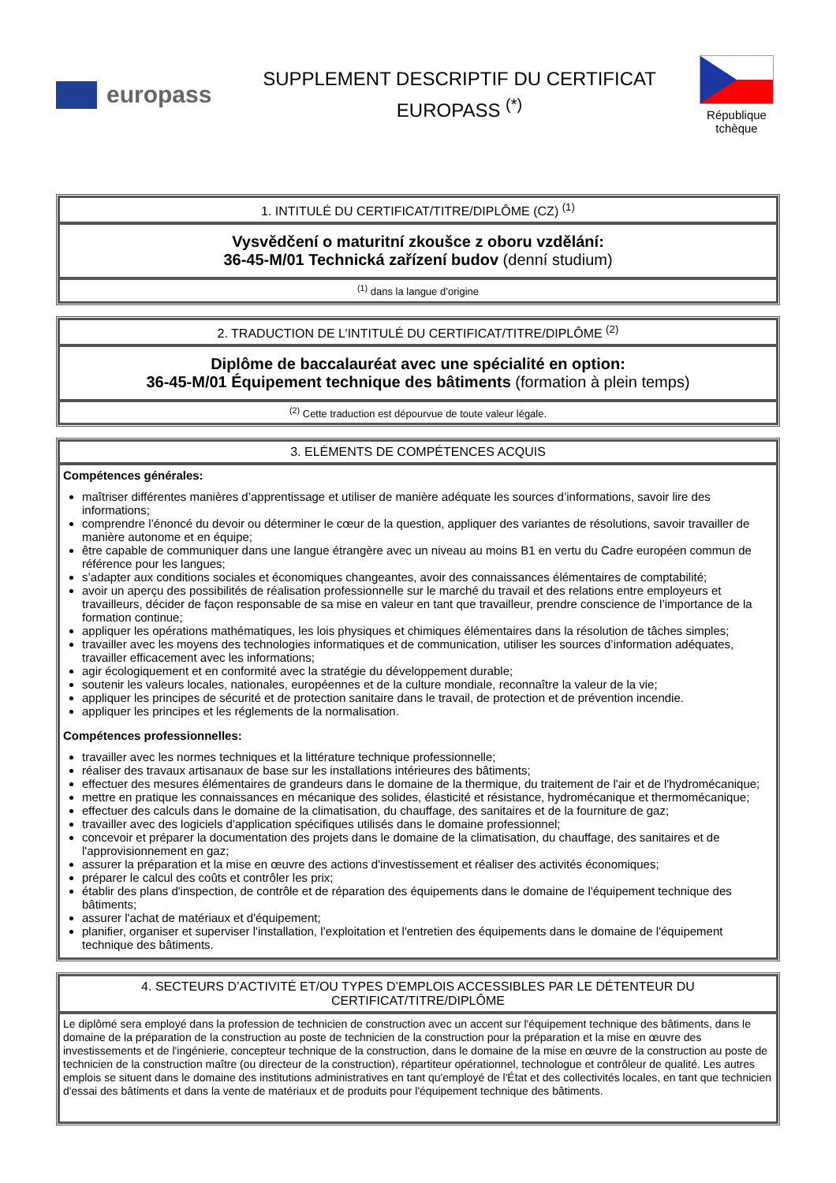europass
SUPPLEMENT DESCRIPTIF DU CERTIFICAT
EUROPASS <sup>(*)</sup>
République tchèque
| 1. INTITULÉ DU CERTIFICAT/TITRE/DIPLÔME (CZ) <sup>(1)</sup> |
| --- |
| Vysvědčení o maturitní zkoušce z oboru vzdělání: 36-45-M/01 Technická zařízení budov (denní studium) |
| <sup>(1)</sup> dans la langue d’origine |
| 2. TRADUCTION DE L’INTITULÉ DU CERTIFICAT/TITRE/DIPLÔME <sup>(2)</sup> |
| --- |
| Diplôme de baccalauréat avec une spécialité en option: 36-45-M/01 Équipement technique des bâtiments (formation à plein temps) |
| <sup>(2)</sup> Cette traduction est dépourvue de toute valeur légale. |
| 3. ELÉMENTS DE COMPÉTENCES ACQUIS |
| --- |
| Compétences générales: maîtriser différentes manières d’apprentissage et utiliser de manière adéquate les sources d’informations, savoir lire des informations; comprendre l’énoncé du devoir ou déterminer le cœur de la question, appliquer des variantes de résolutions, savoir travailler de manière autonome et en équipe; être capable de communiquer dans une langue étrangère avec un niveau au moins B1 en vertu du Cadre européen commun de référence pour les langues; s’adapter aux conditions sociales et économiques changeantes, avoir des connaissances élémentaires de comptabilité; avoir un aperçu des possibilités de réalisation professionnelle sur le marché du travail et des relations entre employeurs et travailleurs, décider de façon responsable de sa mise en valeur en tant que travailleur, prendre conscience de l’importance de la formation continue; appliquer les opérations mathématiques, les lois physiques et chimiques élémentaires dans la résolution de tâches simples; travailler avec les moyens des technologies informatiques et de communication, utiliser les sources d’information adéquates, travailler efficacement avec les informations; agir écologiquement et en conformité avec la stratégie du développement durable; soutenir les valeurs locales, nationales, européennes et de la culture mondiale, reconnaître la valeur de la vie; appliquer les principes de sécurité et de protection sanitaire dans le travail, de protection et de prévention incendie. appliquer les principes et les réglements de la normalisation. Compétences professionnelles: travailler avec les normes techniques et la littérature technique professionnelle; réaliser des travaux artisanaux de base sur les installations intérieures des bâtiments; effectuer des mesures élémentaires de grandeurs dans le domaine de la thermique, du traitement de l'air et de l'hydromécanique; mettre en pratique les connaissances en mécanique des solides, élasticité et résistance, hydromécanique et thermomécanique; effectuer des calculs dans le domaine de la climatisation, du chauffage, des sanitaires et de la fourniture de gaz; travailler avec des logiciels d'application spécifiques utilisés dans le domaine professionnel; concevoir et préparer la documentation des projets dans le domaine de la climatisation, du chauffage, des sanitaires et de l'approvisionnement en gaz; assurer la préparation et la mise en œuvre des actions d'investissement et réaliser des activités économiques; préparer le calcul des coûts et contrôler les prix; établir des plans d'inspection, de contrôle et de réparation des équipements dans le domaine de l'équipement technique des bâtiments; assurer l'achat de matériaux et d'équipement; planifier, organiser et superviser l'installation, l’exploitation et l'entretien des équipements dans le domaine de l'équipement technique des bâtiments. |
| 4. SECTEURS D’ACTIVITÉ ET/OU TYPES D’EMPLOIS ACCESSIBLES PAR LE DÉTENTEUR DU CERTIFICAT/TITRE/DIPLÔME |
| --- |
| Le diplômé sera employé dans la profession de technicien de construction avec un accent sur l'équipement technique des bâtiments, dans le domaine de la préparation de la construction au poste de technicien de la construction pour la préparation et la mise en œuvre des investissements et de l'ingénierie, concepteur technique de la construction, dans le domaine de la mise en œuvre de la construction au poste de technicien de la construction maître (ou directeur de la construction), répartiteur opérationnel, technologue et contrôleur de qualité. Les autres emplois se situent dans le domaine des institutions administratives en tant qu'employé de l'État et des collectivités locales, en tant que technicien d'essai des bâtiments et dans la vente de matériaux et de produits pour l'équipement technique des bâtiments. |